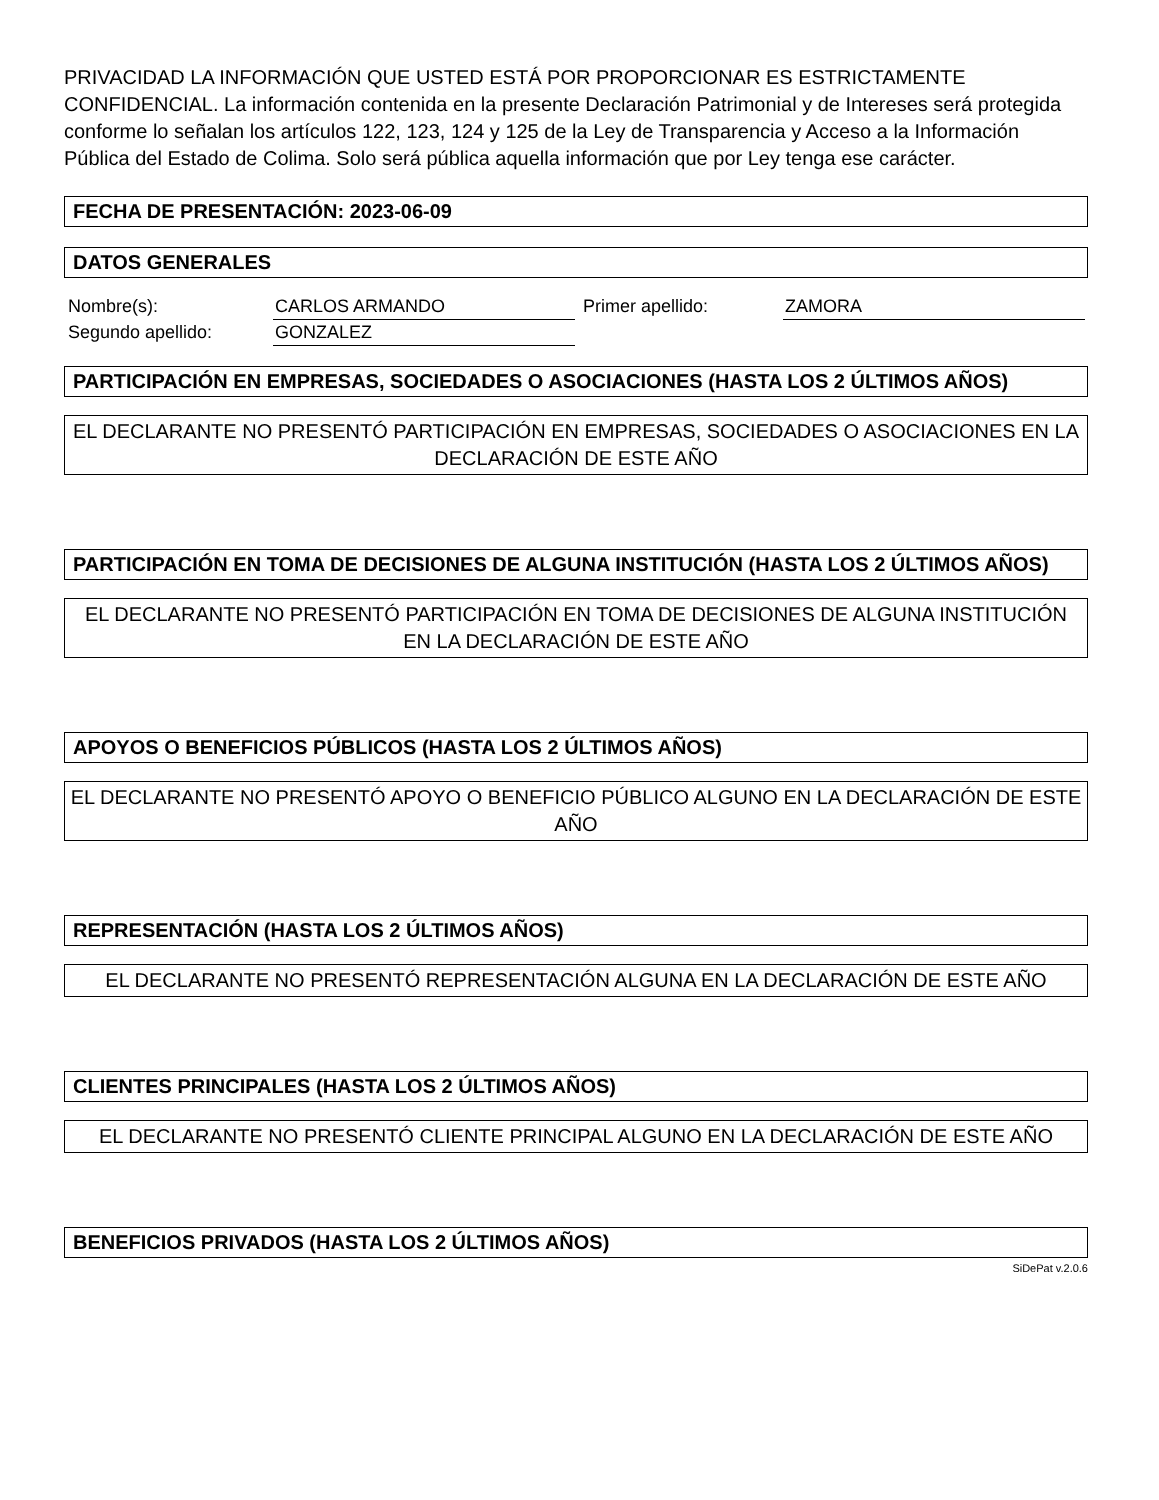PRIVACIDAD LA INFORMACIÓN QUE USTED ESTÁ POR PROPORCIONAR ES ESTRICTAMENTE CONFIDENCIAL. La información contenida en la presente Declaración Patrimonial y de Intereses será protegida conforme lo señalan los artículos 122, 123, 124 y 125 de la Ley de Transparencia y Acceso a la Información Pública del Estado de Colima. Solo será pública aquella información que por Ley tenga ese carácter.
FECHA DE PRESENTACIÓN: 2023-06-09
DATOS GENERALES
| Nombre(s): | CARLOS ARMANDO | Primer apellido: | ZAMORA |
| Segundo apellido: | GONZALEZ | | |
PARTICIPACIÓN EN EMPRESAS, SOCIEDADES O ASOCIACIONES (HASTA LOS 2 ÚLTIMOS AÑOS)
EL DECLARANTE NO PRESENTÓ PARTICIPACIÓN EN EMPRESAS, SOCIEDADES O ASOCIACIONES EN LA DECLARACIÓN DE ESTE AÑO
PARTICIPACIÓN EN TOMA DE DECISIONES DE ALGUNA INSTITUCIÓN (HASTA LOS 2 ÚLTIMOS AÑOS)
EL DECLARANTE NO PRESENTÓ PARTICIPACIÓN EN TOMA DE DECISIONES DE ALGUNA INSTITUCIÓN EN LA DECLARACIÓN DE ESTE AÑO
APOYOS O BENEFICIOS PÚBLICOS (HASTA LOS 2 ÚLTIMOS AÑOS)
EL DECLARANTE NO PRESENTÓ APOYO O BENEFICIO PÚBLICO ALGUNO EN LA DECLARACIÓN DE ESTE AÑO
REPRESENTACIÓN (HASTA LOS 2 ÚLTIMOS AÑOS)
EL DECLARANTE NO PRESENTÓ REPRESENTACIÓN ALGUNA EN LA DECLARACIÓN DE ESTE AÑO
CLIENTES PRINCIPALES (HASTA LOS 2 ÚLTIMOS AÑOS)
EL DECLARANTE NO PRESENTÓ CLIENTE PRINCIPAL ALGUNO EN LA DECLARACIÓN DE ESTE AÑO
BENEFICIOS PRIVADOS (HASTA LOS 2 ÚLTIMOS AÑOS)
SiDePat v.2.0.6